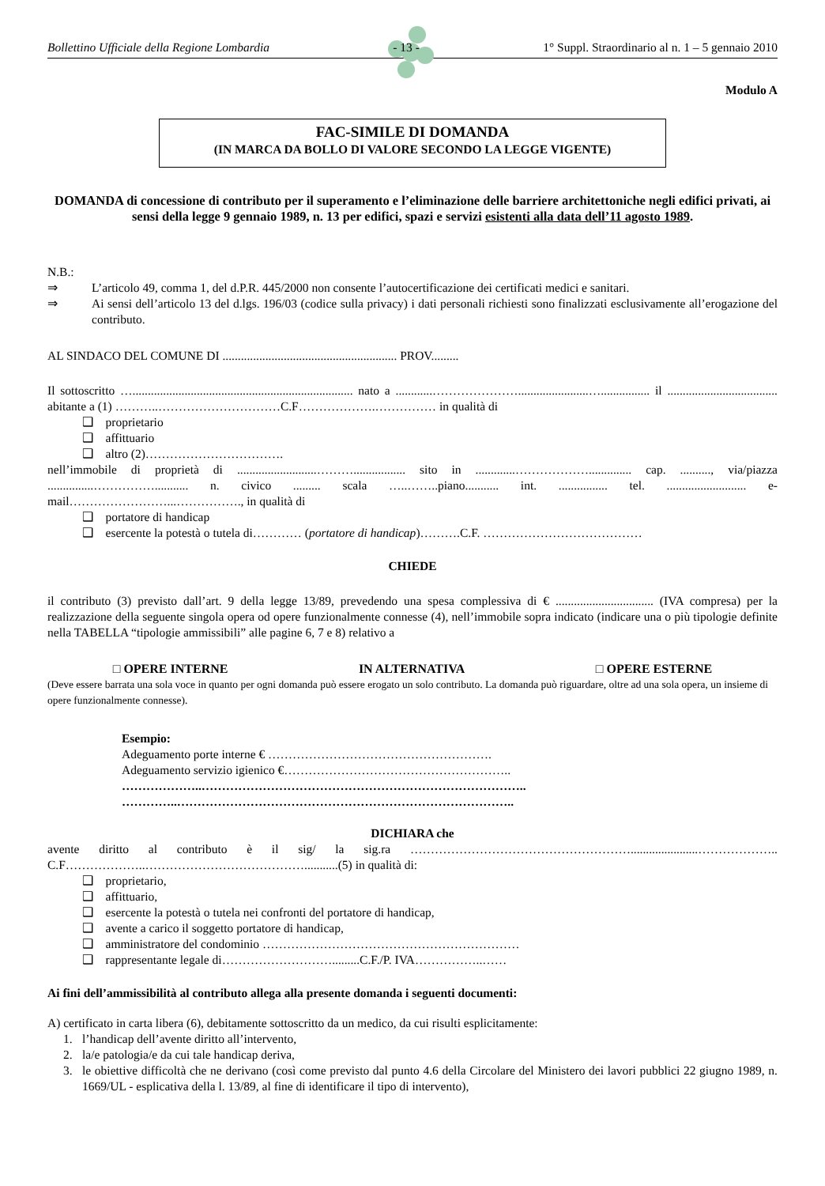Bollettino Ufficiale della Regione Lombardia - 13 - 1° Suppl. Straordinario al n. 1 – 5 gennaio 2010
Modulo A
FAC-SIMILE DI DOMANDA
(IN MARCA DA BOLLO DI VALORE SECONDO LA LEGGE VIGENTE)
DOMANDA di concessione di contributo per il superamento e l’eliminazione delle barriere architettoniche negli edifici privati, ai sensi della legge 9 gennaio 1989, n. 13 per edifici, spazi e servizi esistenti alla data dell’11 agosto 1989.
N.B.:
⇒ L’articolo 49, comma 1, del d.P.R. 445/2000 non consente l’autocertificazione dei certificati medici e sanitari.
⇒ Ai sensi dell’articolo 13 del d.lgs. 196/03 (codice sulla privacy) i dati personali richiesti sono finalizzati esclusivamente all’erogazione del contributo.
AL SINDACO DEL COMUNE DI ......................................................... PROV.........
Il sottoscritto …........................................................................ nato a ............………………….......................…................ il .................................... abitante a (1) ………..…………………………C.F……………….…………… in qualità di
❑ proprietario
❑ affittuario
❑ altro (2)…………………………….
nell’immobile di proprietà di ..........................………................. sito in .............……………….............. cap. .........., via/piazza ...............……………........... n. civico ......... scala …..……..piano........... int. ................ tel. .......................... e-mail……………………...……………., in qualità di
❑ portatore di handicap
❑ esercente la potestà o tutela di………… (portatore di handicap)……….C.F. …………………………………
CHIEDE
il contributo (3) previsto dall’art. 9 della legge 13/89, prevedendo una spesa complessiva di € ................................ (IVA compresa) per la realizzazione della seguente singola opera od opere funzionalmente connesse (4), nell’immobile sopra indicato (indicare una o più tipologie definite nella TABELLA “tipologie ammissibili” alle pagine 6, 7 e 8) relativo a
□ OPERE INTERNE IN ALTERNATIVA □ OPERE ESTERNE
(Deve essere barrata una sola voce in quanto per ogni domanda può essere erogato un solo contributo. La domanda può riguardare, oltre ad una sola opera, un insieme di opere funzionalmente connesse).
Esempio:
Adeguamento porte interne € ……………………………………………….
Adeguamento servizio igienico €………………………………………………..
………………..……………………………………………………………………..
…………..………………………………………………………………………..
DICHIARA che
avente diritto al contributo è il sig/ la sig.ra ………………………………………………......................……………….. C.F………………..…………………………………...........(5) in qualità di:
❑ proprietario,
❑ affittuario,
❑ esercente la potestà o tutela nei confronti del portatore di handicap,
❑ avente a carico il soggetto portatore di handicap,
❑ amministratore del condominio ………………………………………………………
❑ rappresentante legale di……………………….........C.F./P. IVA……………..……
Ai fini dell’ammissibilità al contributo allega alla presente domanda i seguenti documenti:
A) certificato in carta libera (6), debitamente sottoscritto da un medico, da cui risulti esplicitamente:
1. l’handicap dell’avente diritto all’intervento,
2. la/e patologia/e da cui tale handicap deriva,
3. le obiettive difficoltà che ne derivano (così come previsto dal punto 4.6 della Circolare del Ministero dei lavori pubblici 22 giugno 1989, n. 1669/UL - esplicativa della l. 13/89, al fine di identificare il tipo di intervento),